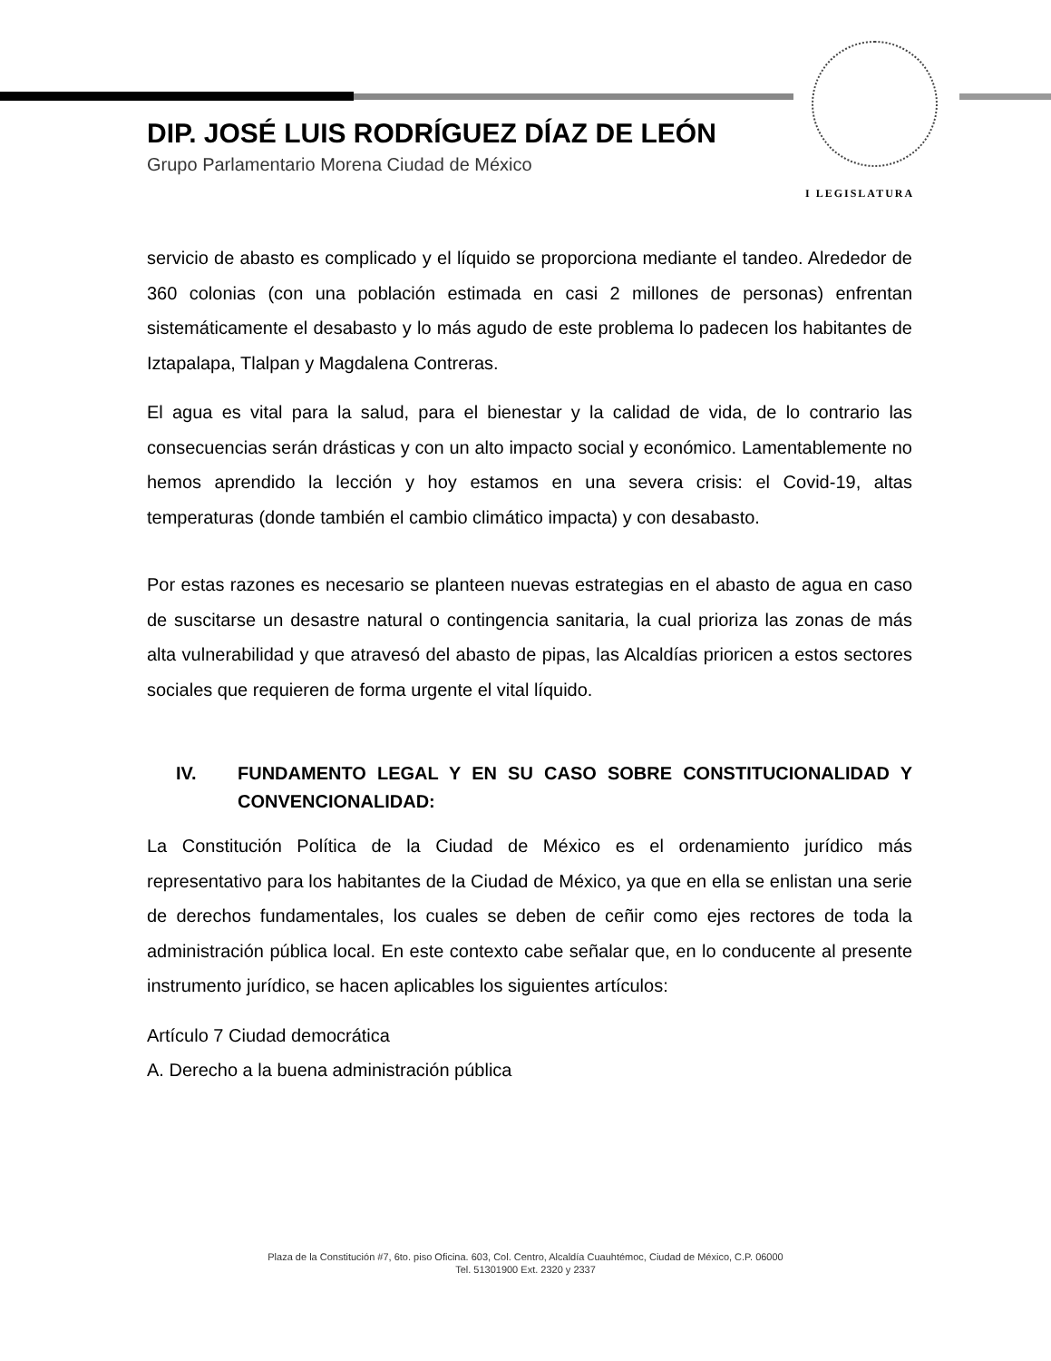I LEGISLATURA
DIP. JOSÉ LUIS RODRÍGUEZ DÍAZ DE LEÓN
Grupo Parlamentario Morena Ciudad de México
servicio de abasto es complicado y el líquido se proporciona mediante el tandeo. Alrededor de 360 colonias (con una población estimada en casi 2 millones de personas) enfrentan sistemáticamente el desabasto y lo más agudo de este problema lo padecen los habitantes de Iztapalapa, Tlalpan y Magdalena Contreras.
El agua es vital para la salud, para el bienestar y la calidad de vida, de lo contrario las consecuencias serán drásticas y con un alto impacto social y económico. Lamentablemente no hemos aprendido la lección y hoy estamos en una severa crisis: el Covid-19, altas temperaturas (donde también el cambio climático impacta) y con desabasto.
Por estas razones es necesario se planteen nuevas estrategias en el abasto de agua en caso de suscitarse un desastre natural o contingencia sanitaria, la cual prioriza las zonas de más alta vulnerabilidad y que atravesó del abasto de pipas, las Alcaldías prioricen a estos sectores sociales que requieren de forma urgente el vital líquido.
IV. FUNDAMENTO LEGAL Y EN SU CASO SOBRE CONSTITUCIONALIDAD Y CONVENCIONALIDAD:
La Constitución Política de la Ciudad de México es el ordenamiento jurídico más representativo para los habitantes de la Ciudad de México, ya que en ella se enlistan una serie de derechos fundamentales, los cuales se deben de ceñir como ejes rectores de toda la administración pública local. En este contexto cabe señalar que, en lo conducente al presente instrumento jurídico, se hacen aplicables los siguientes artículos:
Artículo 7 Ciudad democrática
A. Derecho a la buena administración pública
Plaza de la Constitución #7, 6to. piso Oficina. 603, Col. Centro, Alcaldía Cuauhtémoc, Ciudad de México, C.P. 06000
Tel. 51301900 Ext. 2320 y 2337